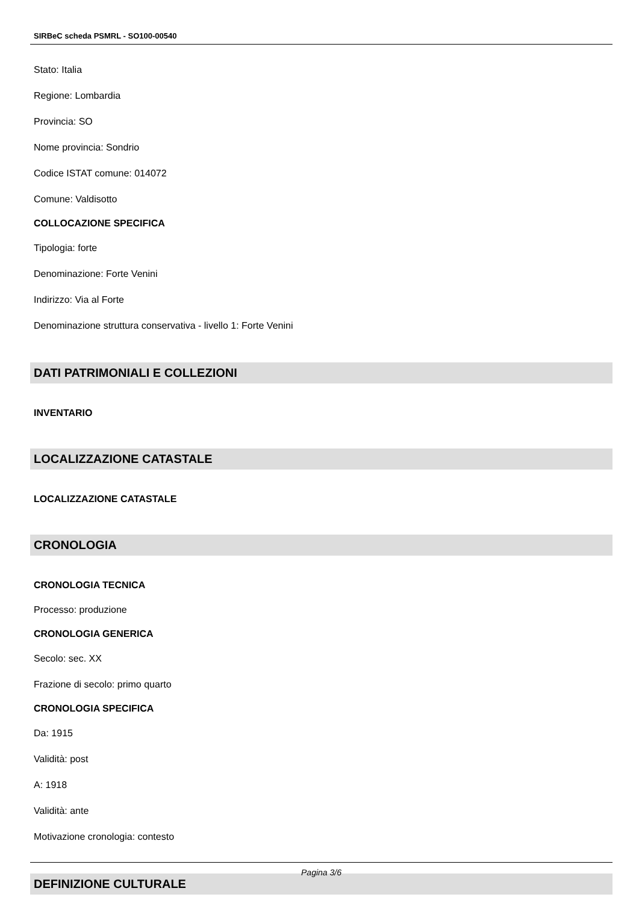SIRBeC scheda PSMRL - SO100-00540
Stato: Italia
Regione: Lombardia
Provincia: SO
Nome provincia: Sondrio
Codice ISTAT comune: 014072
Comune: Valdisotto
COLLOCAZIONE SPECIFICA
Tipologia: forte
Denominazione: Forte Venini
Indirizzo: Via al Forte
Denominazione struttura conservativa - livello 1: Forte Venini
DATI PATRIMONIALI E COLLEZIONI
INVENTARIO
LOCALIZZAZIONE CATASTALE
LOCALIZZAZIONE CATASTALE
CRONOLOGIA
CRONOLOGIA TECNICA
Processo: produzione
CRONOLOGIA GENERICA
Secolo: sec. XX
Frazione di secolo: primo quarto
CRONOLOGIA SPECIFICA
Da: 1915
Validità: post
A: 1918
Validità: ante
Motivazione cronologia: contesto
DEFINIZIONE CULTURALE
Pagina 3/6